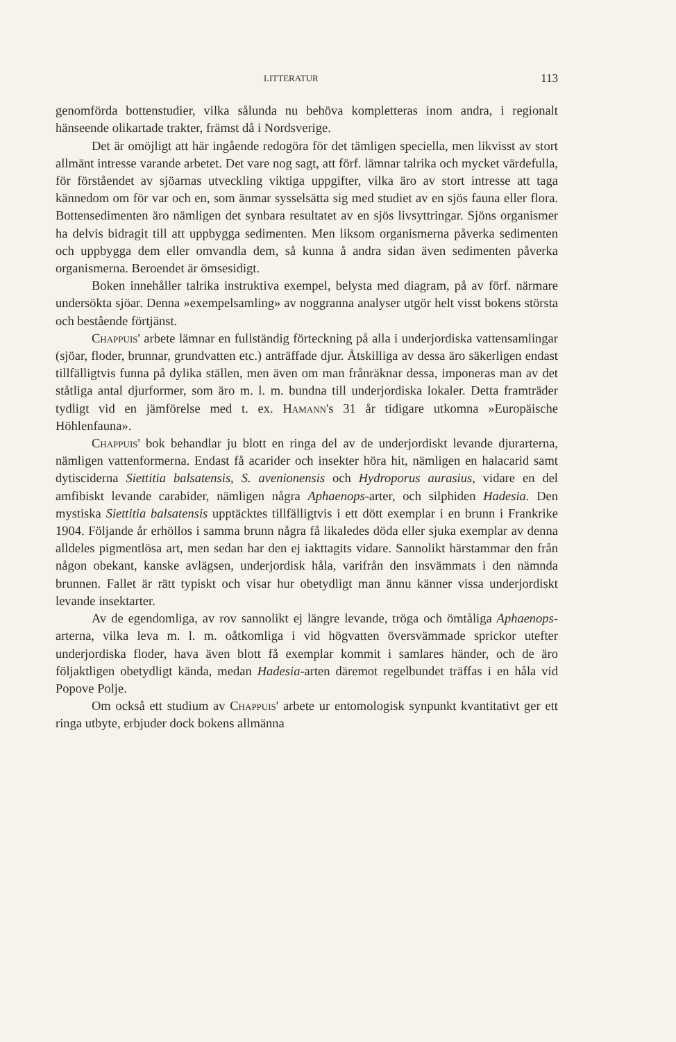LITTERATUR 113
genomförda bottenstudier, vilka sålunda nu behöva kompletteras inom andra, i regionalt hänseende olikartade trakter, främst då i Nordsverige.
Det är omöjligt att här ingående redogöra för det tämligen speciella, men likvisst av stort allmänt intresse varande arbetet. Det vare nog sagt, att förf. lämnar talrika och mycket värdefulla, för förståendet av sjöarnas utveckling viktiga uppgifter, vilka äro av stort intresse att taga kännedom om för var och en, som änmar sysselsätta sig med studiet av en sjös fauna eller flora. Bottensedimenten äro nämligen det synbara resultatet av en sjös livsyttringar. Sjöns organismer ha delvis bidragit till att uppbygga sedimenten. Men liksom organismerna påverka sedimenten och uppbygga dem eller omvandla dem, så kunna å andra sidan även sedimenten påverka organismerna. Beroendet är ömsesidigt.
Boken innehåller talrika instruktiva exempel, belysta med diagram, på av förf. närmare undersökta sjöar. Denna »exempelsamling» av noggranna analyser utgör helt visst bokens största och bestående förtjänst.
Chappuis' arbete lämnar en fullständig förteckning på alla i underjordiska vattensamlingar (sjöar, floder, brunnar, grundvatten etc.) anträffade djur. Åtskilliga av dessa äro säkerligen endast tillfälligtvis funna på dylika ställen, men även om man frånräknar dessa, imponeras man av det ståtliga antal djurformer, som äro m. l. m. bundna till underjordiska lokaler. Detta framträder tydligt vid en jämförelse med t. ex. Hamann's 31 år tidigare utkomna »Europäische Höhlenfauna».
Chappuis' bok behandlar ju blott en ringa del av de underjordiskt levande djurarterna, nämligen vattenformerna. Endast få acarider och insekter höra hit, nämligen en halacarid samt dytisciderna Siettitia balsatensis, S. avenionensis och Hydroporus aurasius, vidare en del amfibiskt levande carabider, nämligen några Aphaenops-arter, och silphiden Hadesia. Den mystiska Siettitia balsatensis upptäcktes tillfälligtvis i ett dött exemplar i en brunn i Frankrike 1904. Följande år erhöllos i samma brunn några få likaledes döda eller sjuka exemplar av denna alldeles pigmentlösa art, men sedan har den ej iakttagits vidare. Sannolikt härstammar den från någon obekant, kanske avlägsen, underjordisk håla, varifrån den insvämmats i den nämnda brunnen. Fallet är rätt typiskt och visar hur obetydligt man ännu känner vissa underjordiskt levande insektarter.
Av de egendomliga, av rov sannolikt ej längre levande, tröga och ömtåliga Aphaenops-arterna, vilka leva m. l. m. oåtkomliga i vid högvatten översvämmade sprickor utefter underjordiska floder, hava även blott få exemplar kommit i samlares händer, och de äro följaktligen obetydligt kända, medan Hadesia-arten däremot regelbundet träffas i en håla vid Popove Polje.
Om också ett studium av Chappuis' arbete ur entomologisk synpunkt kvantitativt ger ett ringa utbyte, erbjuder dock bokens allmänna